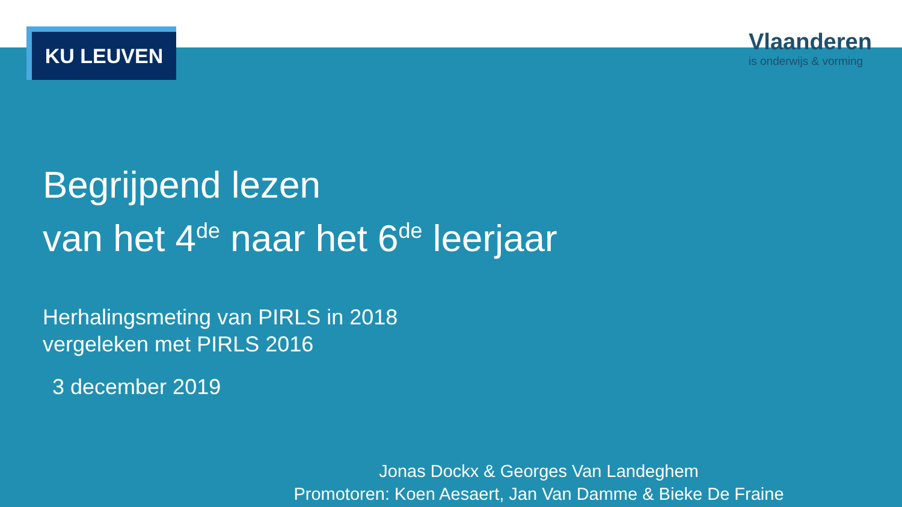KU LEUVEN
Vlaanderen
is onderwijs & vorming
Begrijpend lezen
van het 4<sup>de</sup> naar het 6<sup>de</sup> leerjaar
Herhalingsmeting van PIRLS in 2018
vergeleken met PIRLS 2016
3 december 2019
Jonas Dockx & Georges Van Landeghem
Promotoren: Koen Aesaert, Jan Van Damme & Bieke De Fraine